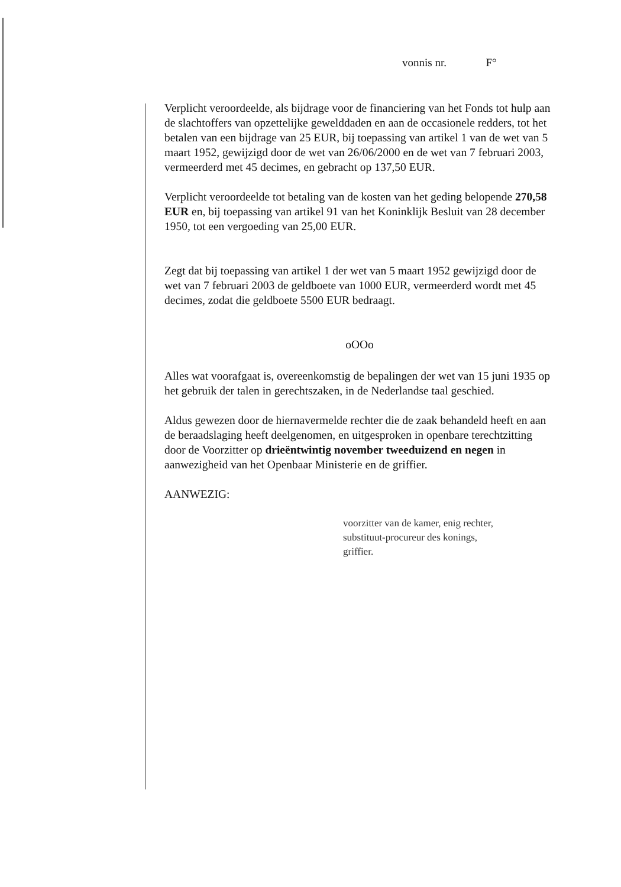vonnis nr. F°
Verplicht veroordeelde, als bijdrage voor de financiering van het Fonds tot hulp aan de slachtoffers van opzettelijke gewelddaden en aan de occasionele redders, tot het betalen van een bijdrage van 25 EUR, bij toepassing van artikel 1 van de wet van 5 maart 1952, gewijzigd door de wet van 26/06/2000 en de wet van 7 februari 2003, vermeerderd met 45 decimes, en gebracht op 137,50 EUR.
Verplicht veroordeelde tot betaling van de kosten van het geding belopende 270,58 EUR en, bij toepassing van artikel 91 van het Koninklijk Besluit van 28 december 1950, tot een vergoeding van 25,00 EUR.
Zegt dat bij toepassing van artikel 1 der wet van 5 maart 1952 gewijzigd door de wet van 7 februari 2003 de geldboete van 1000 EUR, vermeerderd wordt met 45 decimes, zodat die geldboete 5500 EUR bedraagt.
oOOo
Alles wat voorafgaat is, overeenkomstig de bepalingen der wet van 15 juni 1935 op het gebruik der talen in gerechtszaken, in de Nederlandse taal geschied.
Aldus gewezen door de hiernavermelde rechter die de zaak behandeld heeft en aan de beraadslaging heeft deelgenomen, en uitgesproken in openbare terechtzitting door de Voorzitter op drieëntwintig november tweeduizend en negen in aanwezigheid van het Openbaar Ministerie en de griffier.
AANWEZIG:
voorzitter van de kamer, enig rechter,
substituut-procureur des konings,
griffier.